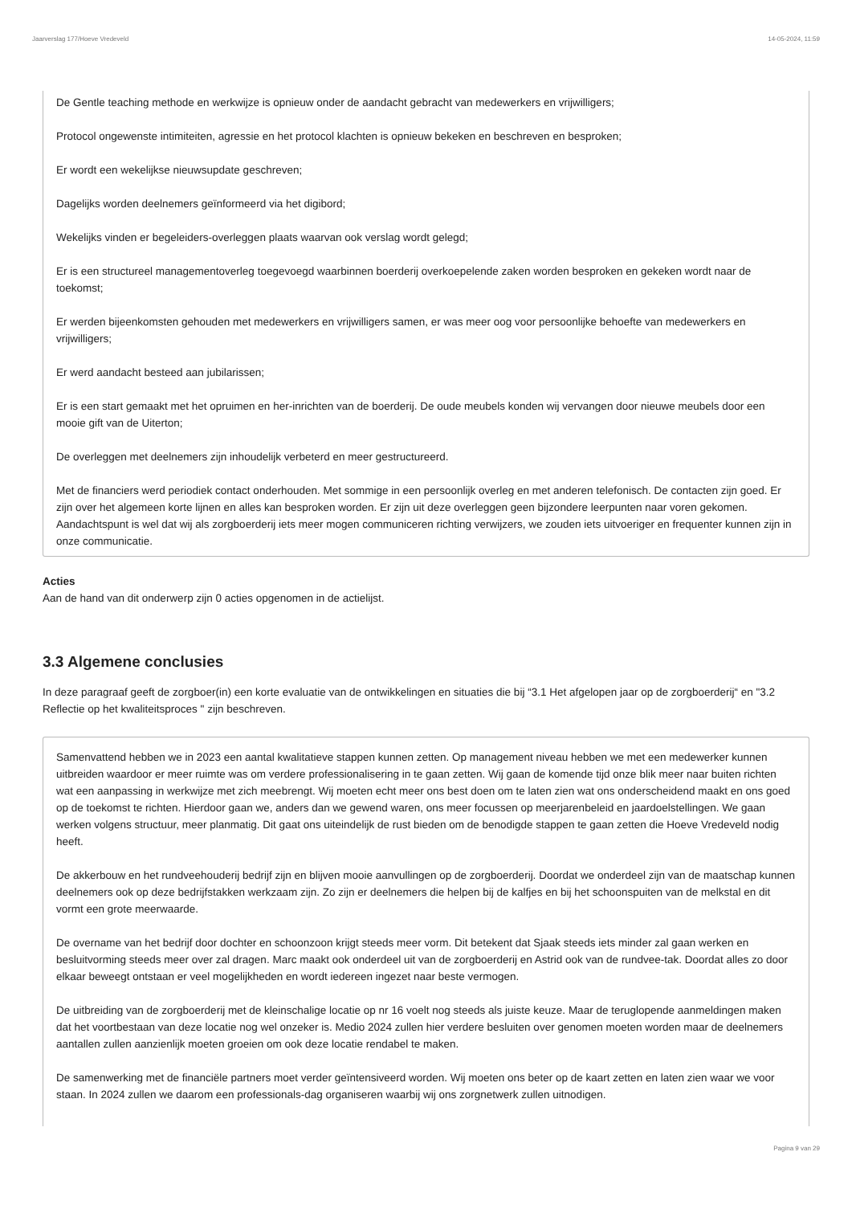Jaarverslag 177/Hoeve Vredeveld 14-05-2024, 11:59
De Gentle teaching methode en werkwijze is opnieuw onder de aandacht gebracht van medewerkers en vrijwilligers;
Protocol ongewenste intimiteiten, agressie en het protocol klachten is opnieuw bekeken en beschreven en besproken;
Er wordt een wekelijkse nieuwsupdate geschreven;
Dagelijks worden deelnemers geïnformeerd via het digibord;
Wekelijks vinden er begeleiders-overleggen plaats waarvan ook verslag wordt gelegd;
Er is een structureel managementoverleg toegevoegd waarbinnen boerderij overkoepelende zaken worden besproken en gekeken wordt naar de toekomst;
Er werden bijeenkomsten gehouden met medewerkers en vrijwilligers samen, er was meer oog voor persoonlijke behoefte van medewerkers en vrijwilligers;
Er werd aandacht besteed aan jubilarissen;
Er is een start gemaakt met het opruimen en her-inrichten van de boerderij. De oude meubels konden wij vervangen door nieuwe meubels door een mooie gift van de Uiterton;
De overleggen met deelnemers zijn inhoudelijk verbeterd en meer gestructureerd.
Met de financiers werd periodiek contact onderhouden. Met sommige in een persoonlijk overleg en met anderen telefonisch. De contacten zijn goed. Er zijn over het algemeen korte lijnen en alles kan besproken worden. Er zijn uit deze overleggen geen bijzondere leerpunten naar voren gekomen. Aandachtspunt is wel dat wij als zorgboerderij iets meer mogen communiceren richting verwijzers, we zouden iets uitvoeriger en frequenter kunnen zijn in onze communicatie.
Acties
Aan de hand van dit onderwerp zijn 0 acties opgenomen in de actielijst.
3.3 Algemene conclusies
In deze paragraaf geeft de zorgboer(in) een korte evaluatie van de ontwikkelingen en situaties die bij “3.1 Het afgelopen jaar op de zorgboerderij“ en "3.2 Reflectie op het kwaliteitsproces " zijn beschreven.
Samenvattend hebben we in 2023 een aantal kwalitatieve stappen kunnen zetten. Op management niveau hebben we met een medewerker kunnen uitbreiden waardoor er meer ruimte was om verdere professionalisering in te gaan zetten. Wij gaan de komende tijd onze blik meer naar buiten richten wat een aanpassing in werkwijze met zich meebrengt. Wij moeten echt meer ons best doen om te laten zien wat ons onderscheidend maakt en ons goed op de toekomst te richten. Hierdoor gaan we, anders dan we gewend waren, ons meer focussen op meerjarenbeleid en jaardoelstellingen. We gaan werken volgens structuur, meer planmatig. Dit gaat ons uiteindelijk de rust bieden om de benodigde stappen te gaan zetten die Hoeve Vredeveld nodig heeft.
De akkerbouw en het rundveehouderij bedrijf zijn en blijven mooie aanvullingen op de zorgboerderij. Doordat we onderdeel zijn van de maatschap kunnen deelnemers ook op deze bedrijfstakken werkzaam zijn. Zo zijn er deelnemers die helpen bij de kalfjes en bij het schoonspuiten van de melkstal en dit vormt een grote meerwaarde.
De overname van het bedrijf door dochter en schoonzoon krijgt steeds meer vorm. Dit betekent dat Sjaak steeds iets minder zal gaan werken en besluitvorming steeds meer over zal dragen. Marc maakt ook onderdeel uit van de zorgboerderij en Astrid ook van de rundvee-tak. Doordat alles zo door elkaar beweegt ontstaan er veel mogelijkheden en wordt iedereen ingezet naar beste vermogen.
De uitbreiding van de zorgboerderij met de kleinschalige locatie op nr 16 voelt nog steeds als juiste keuze. Maar de teruglopende aanmeldingen maken dat het voortbestaan van deze locatie nog wel onzeker is. Medio 2024 zullen hier verdere besluiten over genomen moeten worden maar de deelnemers aantallen zullen aanzienlijk moeten groeien om ook deze locatie rendabel te maken.
De samenwerking met de financiële partners moet verder geïntensiveerd worden. Wij moeten ons beter op de kaart zetten en laten zien waar we voor staan. In 2024 zullen we daarom een professionals-dag organiseren waarbij wij ons zorgnetwerk zullen uitnodigen.
Pagina 9 van 29